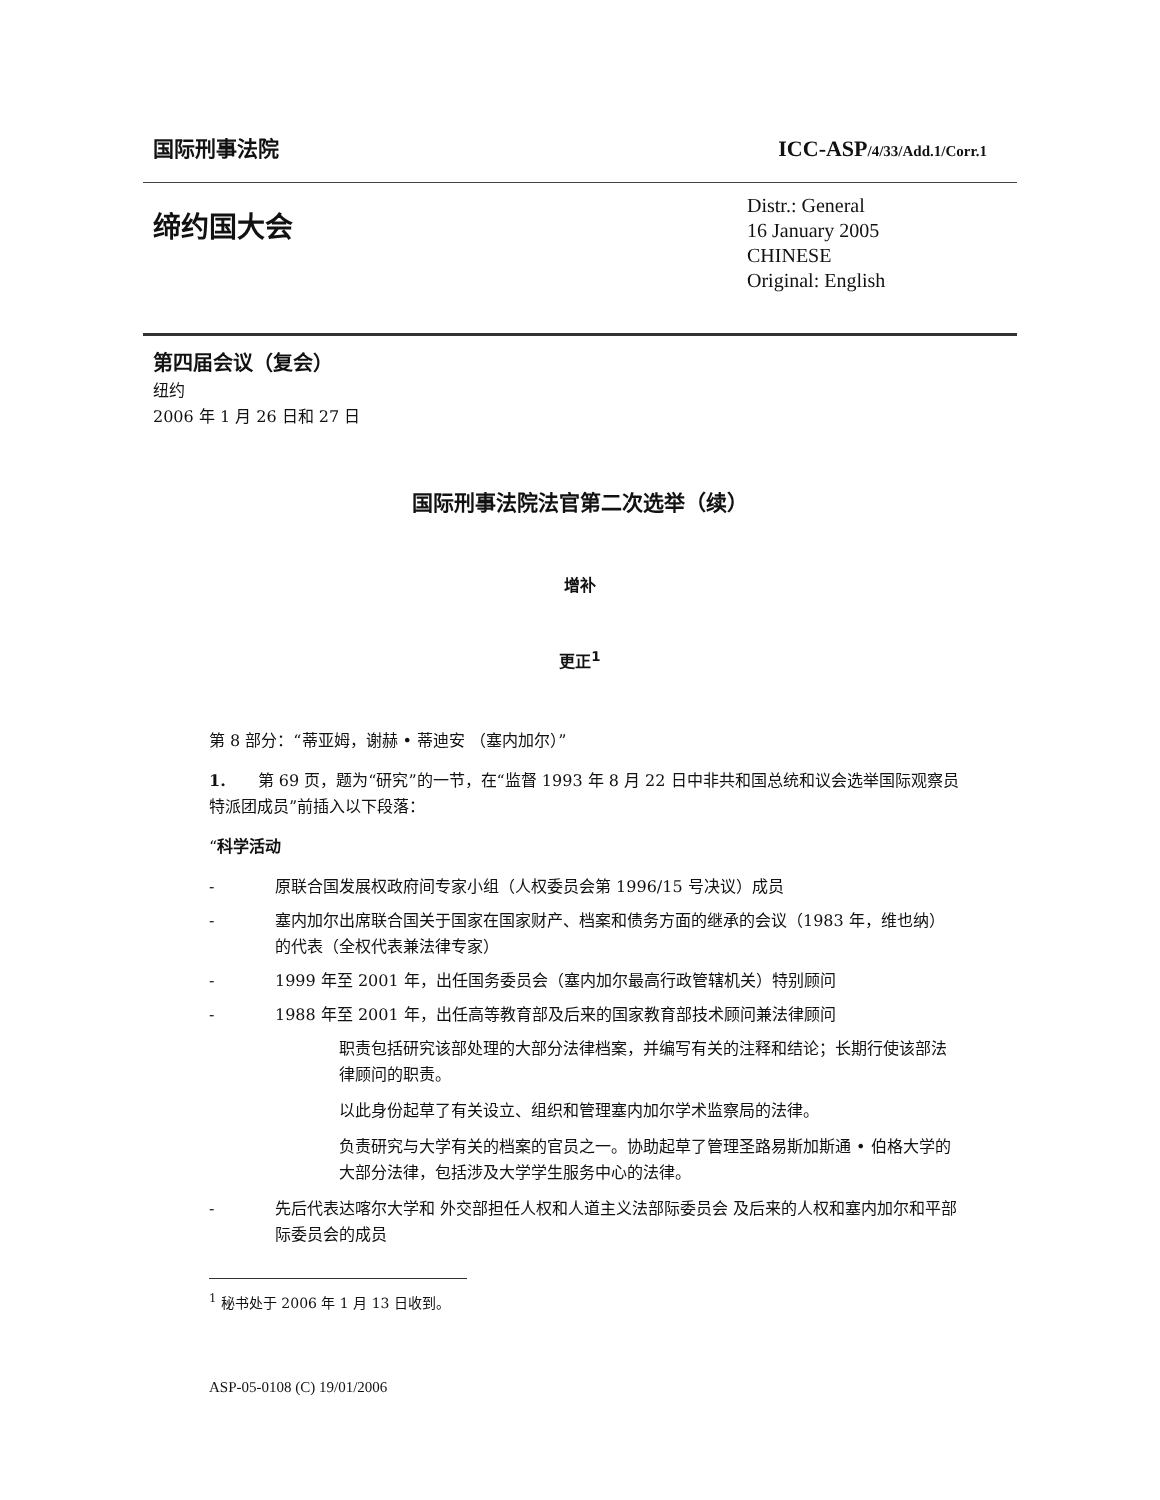国际刑事法院
ICC-ASP/4/33/Add.1/Corr.1
缔约国大会
Distr.: General
16 January 2005
CHINESE
Original: English
第四届会议（复会）
纽约
2006 年 1 月 26 日和 27 日
国际刑事法院法官第二次选举（续）
增补
更正<sup>1</sup>
第 8 部分：“蒂亚姆，谢赫 • 蒂迪安 （塞内加尔）”
1.　　第 69 页，题为“研究”的一节，在“监督 1993 年 8 月 22 日中非共和国总统和议会选举国际观察员特派团成员”前插入以下段落：
“科学活动
- 原联合国发展权政府间专家小组（人权委员会第 1996/15 号决议）成员
- 塞内加尔出席联合国关于国家在国家财产、档案和债务方面的继承的会议（1983 年，维也纳）的代表（全权代表兼法律专家）
- 1999 年至 2001 年，出任国务委员会（塞内加尔最高行政管辖机关）特别顾问
- 1988 年至 2001 年，出任高等教育部及后来的国家教育部技术顾问兼法律顾问
职责包括研究该部处理的大部分法律档案，并编写有关的注释和结论；长期行使该部法律顾问的职责。
以此身份起草了有关设立、组织和管理塞内加尔学术监察局的法律。
负责研究与大学有关的档案的官员之一。协助起草了管理圣路易斯加斯通 • 伯格大学的大部分法律，包括涉及大学学生服务中心的法律。
- 先后代表达喀尔大学和 外交部担任人权和人道主义法部际委员会 及后来的人权和塞内加尔和平部际委员会的成员
<sup>1</sup> 秘书处于 2006 年 1 月 13 日收到。
ASP-05-0108 (C) 19/01/2006